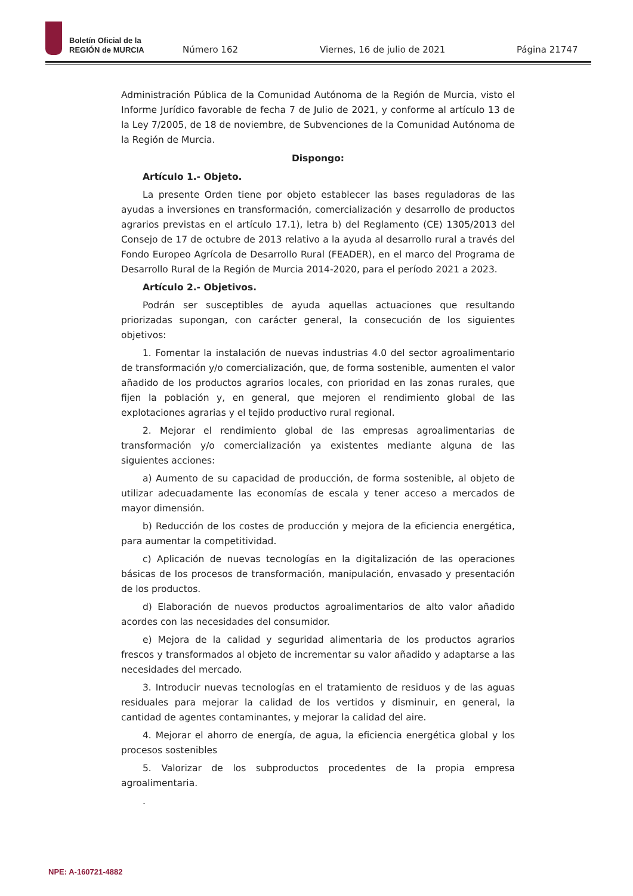Boletín Oficial de la
REGIÓN de MURCIA
Número 162 Viernes, 16 de julio de 2021 Página 21747
Administración Pública de la Comunidad Autónoma de la Región de Murcia, visto el Informe Jurídico favorable de fecha 7 de Julio de 2021, y conforme al artículo 13 de la Ley 7/2005, de 18 de noviembre, de Subvenciones de la Comunidad Autónoma de la Región de Murcia.
Dispongo:
Artículo 1.- Objeto.
La presente Orden tiene por objeto establecer las bases reguladoras de las ayudas a inversiones en transformación, comercialización y desarrollo de productos agrarios previstas en el artículo 17.1), letra b) del Reglamento (CE) 1305/2013 del Consejo de 17 de octubre de 2013 relativo a la ayuda al desarrollo rural a través del Fondo Europeo Agrícola de Desarrollo Rural (FEADER), en el marco del Programa de Desarrollo Rural de la Región de Murcia 2014-2020, para el período 2021 a 2023.
Artículo 2.- Objetivos.
Podrán ser susceptibles de ayuda aquellas actuaciones que resultando priorizadas supongan, con carácter general, la consecución de los siguientes objetivos:
1. Fomentar la instalación de nuevas industrias 4.0 del sector agroalimentario de transformación y/o comercialización, que, de forma sostenible, aumenten el valor añadido de los productos agrarios locales, con prioridad en las zonas rurales, que fijen la población y, en general, que mejoren el rendimiento global de las explotaciones agrarias y el tejido productivo rural regional.
2. Mejorar el rendimiento global de las empresas agroalimentarias de transformación y/o comercialización ya existentes mediante alguna de las siguientes acciones:
a) Aumento de su capacidad de producción, de forma sostenible, al objeto de utilizar adecuadamente las economías de escala y tener acceso a mercados de mayor dimensión.
b) Reducción de los costes de producción y mejora de la eficiencia energética, para aumentar la competitividad.
c) Aplicación de nuevas tecnologías en la digitalización de las operaciones básicas de los procesos de transformación, manipulación, envasado y presentación de los productos.
d) Elaboración de nuevos productos agroalimentarios de alto valor añadido acordes con las necesidades del consumidor.
e) Mejora de la calidad y seguridad alimentaria de los productos agrarios frescos y transformados al objeto de incrementar su valor añadido y adaptarse a las necesidades del mercado.
3. Introducir nuevas tecnologías en el tratamiento de residuos y de las aguas residuales para mejorar la calidad de los vertidos y disminuir, en general, la cantidad de agentes contaminantes, y mejorar la calidad del aire.
4. Mejorar el ahorro de energía, de agua, la eficiencia energética global y los procesos sostenibles
5. Valorizar de los subproductos procedentes de la propia empresa agroalimentaria.
.
NPE: A-160721-4882